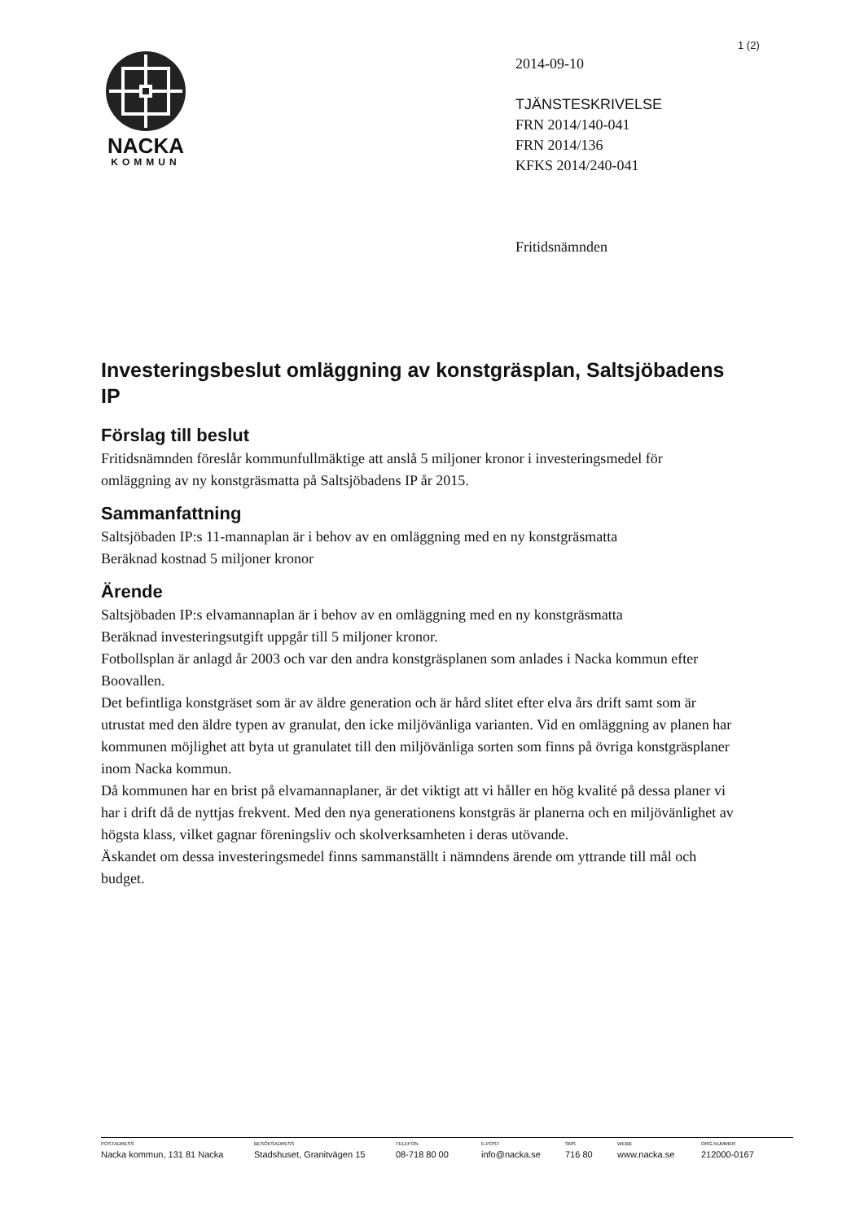1 (2)
NACKA
KOMMUN
2014-09-10
TJÄNSTESKRIVELSE
FRN 2014/140-041
FRN 2014/136
KFKS 2014/240-041
Fritidsnämnden
Investeringsbeslut omläggning av konstgräsplan, Saltsjöbadens IP
Förslag till beslut
Fritidsnämnden föreslår kommunfullmäktige att anslå 5 miljoner kronor i investeringsmedel för omläggning av ny konstgräsmatta på Saltsjöbadens IP år 2015.
Sammanfattning
Saltsjöbaden IP:s 11-mannaplan är i behov av en omläggning med en ny konstgräsmatta
Beräknad kostnad 5 miljoner kronor
Ärende
Saltsjöbaden IP:s elvamannaplan är i behov av en omläggning med en ny konstgräsmatta
Beräknad investeringsutgift uppgår till 5 miljoner kronor.
Fotbollsplan är anlagd år 2003 och var den andra konstgräsplanen som anlades i Nacka kommun efter Boovallen.
Det befintliga konstgräset som är av äldre generation och är hård slitet efter elva års drift samt som är utrustat med den äldre typen av granulat, den icke miljövänliga varianten. Vid en omläggning av planen har kommunen möjlighet att byta ut granulatet till den miljövänliga sorten som finns på övriga konstgräsplaner inom Nacka kommun.
Då kommunen har en brist på elvamannaplaner, är det viktigt att vi håller en hög kvalité på dessa planer vi har i drift då de nyttjas frekvent. Med den nya generationens konstgräs är planerna och en miljövänlighet av högsta klass, vilket gagnar föreningsliv och skolverksamheten i deras utövande.
Äskandet om dessa investeringsmedel finns sammanställt i nämndens ärende om yttrande till mål och budget.
POSTADRESS
Nacka kommun, 131 81 Nacka
BESÖKSADRESS
Stadshuset, Granitvägen 15
TELEFON
08-718 80 00
E-POST
info@nacka.se
SMS
716 80
WEBB
www.nacka.se
ORG.NUMMER
212000-0167